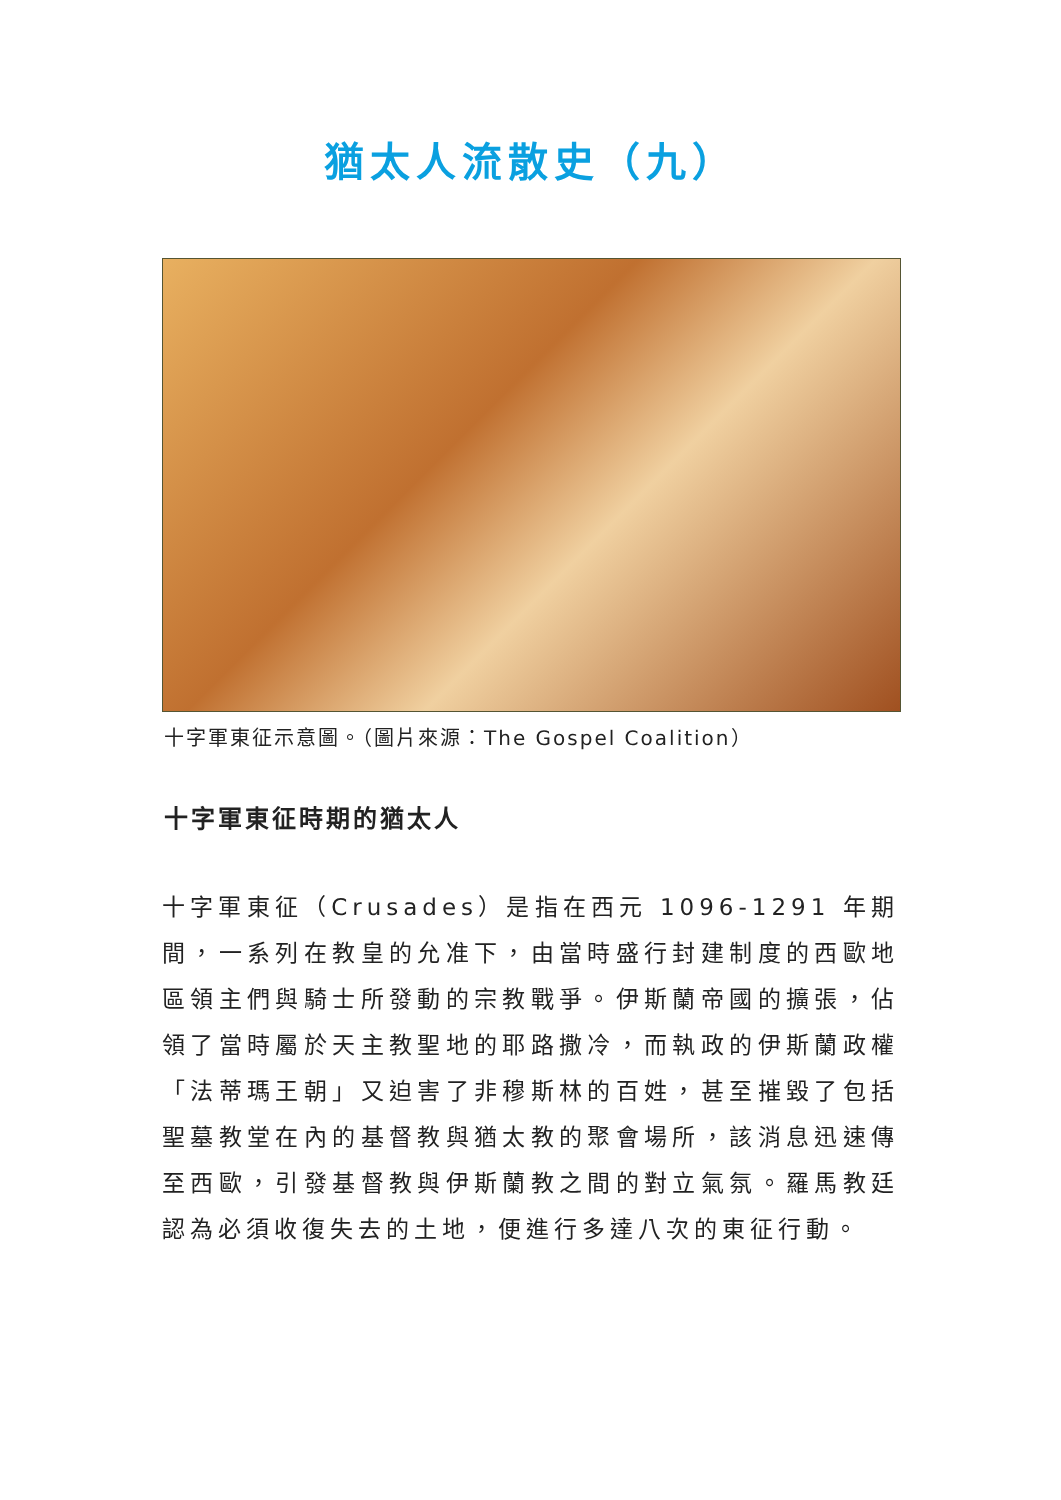猶太人流散史（九）
十字軍東征示意圖。（圖片來源：The Gospel Coalition）
十字軍東征時期的猶太人
十字軍東征（Crusades）是指在西元 1096-1291 年期間，一系列在教皇的允准下，由當時盛行封建制度的西歐地區領主們與騎士所發動的宗教戰爭。伊斯蘭帝國的擴張，佔領了當時屬於天主教聖地的耶路撒冷，而執政的伊斯蘭政權「法蒂瑪王朝」又迫害了非穆斯林的百姓，甚至摧毀了包括聖墓教堂在內的基督教與猶太教的聚會場所，該消息迅速傳至西歐，引發基督教與伊斯蘭教之間的對立氣氛。羅馬教廷認為必須收復失去的土地，便進行多達八次的東征行動。